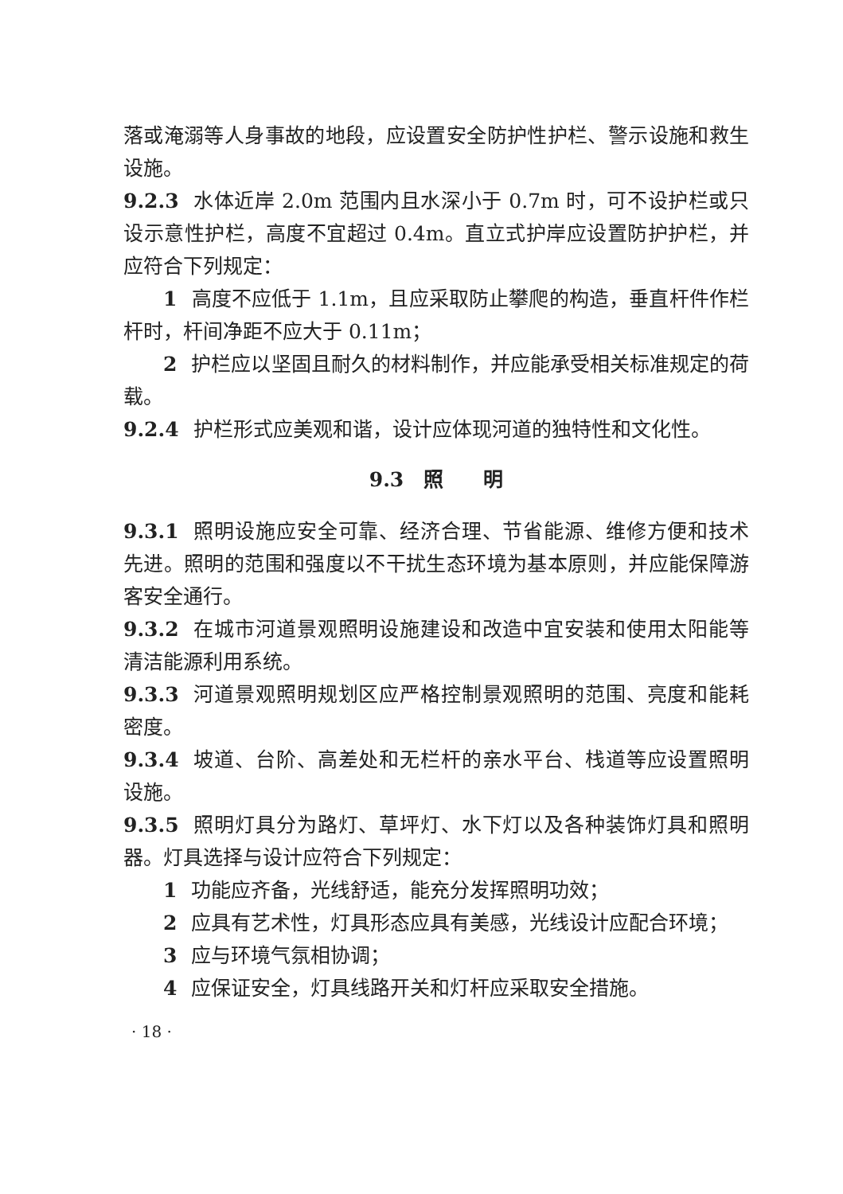落或淹溺等人身事故的地段，应设置安全防护性护栏、警示设施和救生设施。
9.2.3 水体近岸 2.0m 范围内且水深小于 0.7m 时，可不设护栏或只设示意性护栏，高度不宜超过 0.4m。直立式护岸应设置防护护栏，并应符合下列规定：
1 高度不应低于 1.1m，且应采取防止攀爬的构造，垂直杆件作栏杆时，杆间净距不应大于 0.11m；
2 护栏应以坚固且耐久的材料制作，并应能承受相关标准规定的荷载。
9.2.4 护栏形式应美观和谐，设计应体现河道的独特性和文化性。
9.3　照　　明
9.3.1 照明设施应安全可靠、经济合理、节省能源、维修方便和技术先进。照明的范围和强度以不干扰生态环境为基本原则，并应能保障游客安全通行。
9.3.2 在城市河道景观照明设施建设和改造中宜安装和使用太阳能等清洁能源利用系统。
9.3.3 河道景观照明规划区应严格控制景观照明的范围、亮度和能耗密度。
9.3.4 坡道、台阶、高差处和无栏杆的亲水平台、栈道等应设置照明设施。
9.3.5 照明灯具分为路灯、草坪灯、水下灯以及各种装饰灯具和照明器。灯具选择与设计应符合下列规定：
1 功能应齐备，光线舒适，能充分发挥照明功效；
2 应具有艺术性，灯具形态应具有美感，光线设计应配合环境；
3 应与环境气氛相协调；
4 应保证安全，灯具线路开关和灯杆应采取安全措施。
· 18 ·